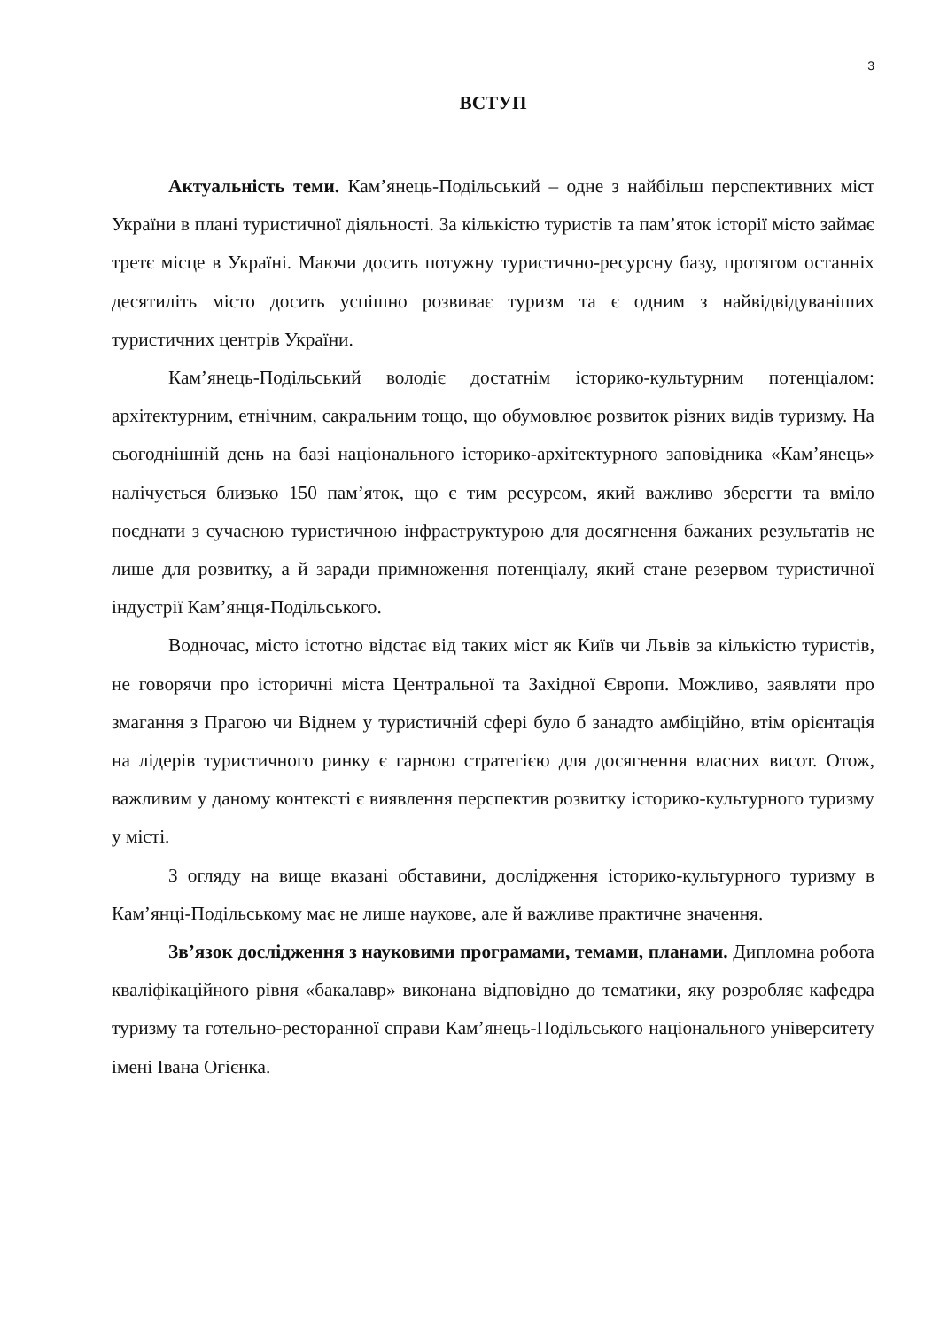3
ВСТУП
Актуальність теми. Кам’янець-Подільський – одне з найбільш перспективних міст України в плані туристичної діяльності. За кількістю туристів та пам’яток історії місто займає третє місце в Україні. Маючи досить потужну туристично-ресурсну базу, протягом останніх десятиліть місто досить успішно розвиває туризм та є одним з найвідвідуваніших туристичних центрів України.
Кам’янець-Подільський володіє достатнім історико-культурним потенціалом: архітектурним, етнічним, сакральним тощо, що обумовлює розвиток різних видів туризму. На сьогоднішній день на базі національного історико-архітектурного заповідника «Кам’янець» налічується близько 150 пам’яток, що є тим ресурсом, який важливо зберегти та вміло поєднати з сучасною туристичною інфраструктурою для досягнення бажаних результатів не лише для розвитку, а й заради примноження потенціалу, який стане резервом туристичної індустрії Кам’янця-Подільського.
Водночас, місто істотно відстає від таких міст як Київ чи Львів за кількістю туристів, не говорячи про історичні міста Центральної та Західної Європи. Можливо, заявляти про змагання з Прагою чи Віднем у туристичній сфері було б занадто амбіційно, втім орієнтація на лідерів туристичного ринку є гарною стратегією для досягнення власних висот. Отож, важливим у даному контексті є виявлення перспектив розвитку історико-культурного туризму у місті.
З огляду на вище вказані обставини, дослідження історико-культурного туризму в Кам’янці-Подільському має не лише наукове, але й важливе практичне значення.
Зв’язок дослідження з науковими програмами, темами, планами. Дипломна робота кваліфікаційного рівня «бакалавр» виконана відповідно до тематики, яку розробляє кафедра туризму та готельно-ресторанної справи Кам’янець-Подільського національного університету імені Івана Огієнка.